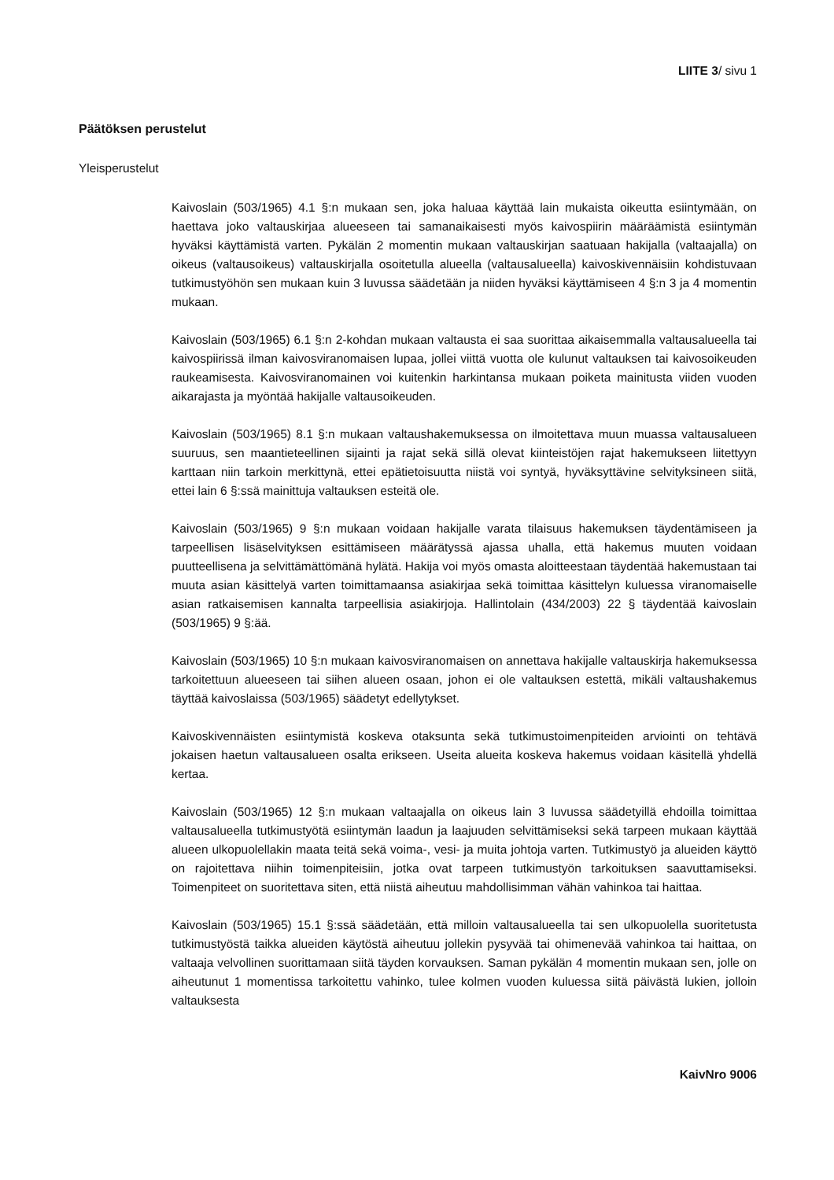LIITE 3/ sivu 1
Päätöksen perustelut
Yleisperustelut
Kaivoslain (503/1965) 4.1 §:n mukaan sen, joka haluaa käyttää lain mukaista oikeutta esiintymään, on haettava joko valtauskirjaa alueeseen tai samanaikaisesti myös kaivospiirin määräämistä esiintymän hyväksi käyttämistä varten. Pykälän 2 momentin mukaan valtauskirjan saatuaan hakijalla (valtaajalla) on oikeus (valtausoikeus) valtauskirjalla osoitetulla alueella (valtausalueella) kaivoskivennäisiin kohdistuvaan tutkimustyöhön sen mukaan kuin 3 luvussa säädetään ja niiden hyväksi käyttämiseen 4 §:n 3 ja 4 momentin mukaan.
Kaivoslain (503/1965) 6.1 §:n 2-kohdan mukaan valtausta ei saa suorittaa aikaisemmalla valtausalueella tai kaivospiirissä ilman kaivosviranomaisen lupaa, jollei viittä vuotta ole kulunut valtauksen tai kaivosoikeuden raukeamisesta. Kaivosviranomainen voi kuitenkin harkintansa mukaan poiketa mainitusta viiden vuoden aikarajasta ja myöntää hakijalle valtausoikeuden.
Kaivoslain (503/1965) 8.1 §:n mukaan valtaushakemuksessa on ilmoitettava muun muassa valtausalueen suuruus, sen maantieteellinen sijainti ja rajat sekä sillä olevat kiinteistöjen rajat hakemukseen liitettyyn karttaan niin tarkoin merkittynä, ettei epätietoisuutta niistä voi syntyä, hyväksyttävine selvityksineen siitä, ettei lain 6 §:ssä mainittuja valtauksen esteitä ole.
Kaivoslain (503/1965) 9 §:n mukaan voidaan hakijalle varata tilaisuus hakemuksen täydentämiseen ja tarpeellisen lisäselvityksen esittämiseen määrätyssä ajassa uhalla, että hakemus muuten voidaan puutteellisena ja selvittämättömänä hylätä. Hakija voi myös omasta aloitteestaan täydentää hakemustaan tai muuta asian käsittelyä varten toimittamaansa asiakirjaa sekä toimittaa käsittelyn kuluessa viranomaiselle asian ratkaisemisen kannalta tarpeellisia asiakirjoja. Hallintolain (434/2003) 22 § täydentää kaivoslain (503/1965) 9 §:ää.
Kaivoslain (503/1965) 10 §:n mukaan kaivosviranomaisen on annettava hakijalle valtauskirja hakemuksessa tarkoitettuun alueeseen tai siihen alueen osaan, johon ei ole valtauksen estettä, mikäli valtaushakemus täyttää kaivoslaissa (503/1965) säädetyt edellytykset.
Kaivoskivennäisten esiintymistä koskeva otaksunta sekä tutkimustoimenpiteiden arviointi on tehtävä jokaisen haetun valtausalueen osalta erikseen. Useita alueita koskeva hakemus voidaan käsitellä yhdellä kertaa.
Kaivoslain (503/1965) 12 §:n mukaan valtaajalla on oikeus lain 3 luvussa säädetyillä ehdoilla toimittaa valtausalueella tutkimustyötä esiintymän laadun ja laajuuden selvittämiseksi sekä tarpeen mukaan käyttää alueen ulkopuolellakin maata teitä sekä voima-, vesi- ja muita johtoja varten. Tutkimustyö ja alueiden käyttö on rajoitettava niihin toimenpiteisiin, jotka ovat tarpeen tutkimustyön tarkoituksen saavuttamiseksi. Toimenpiteet on suoritettava siten, että niistä aiheutuu mahdollisimman vähän vahinkoa tai haittaa.
Kaivoslain (503/1965) 15.1 §:ssä säädetään, että milloin valtausalueella tai sen ulkopuolella suoritetusta tutkimustyöstä taikka alueiden käytöstä aiheutuu jollekin pysyvää tai ohimenevää vahinkoa tai haittaa, on valtaaja velvollinen suorittamaan siitä täyden korvauksen. Saman pykälän 4 momentin mukaan sen, jolle on aiheutunut 1 momentissa tarkoitettu vahinko, tulee kolmen vuoden kuluessa siitä päivästä lukien, jolloin valtauksesta
KaivNro 9006